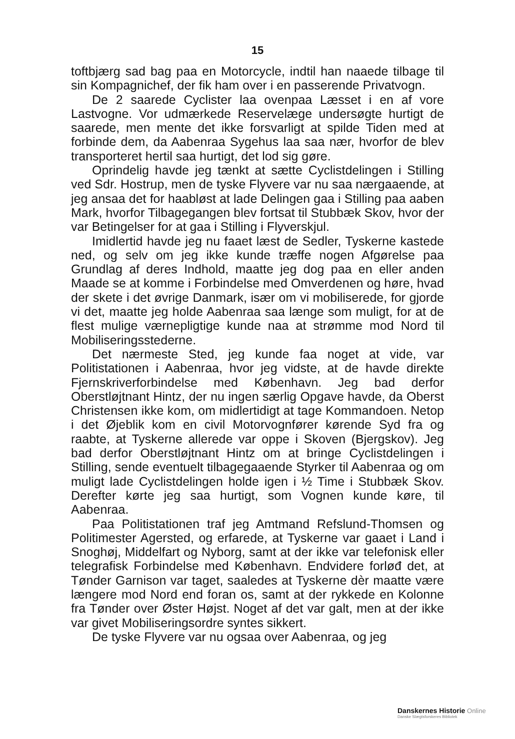15
toftbjærg sad bag paa en Motorcycle, indtil han naaede tilbage til sin Kompagnichef, der fik ham over i en passerende Privatvogn.
De 2 saarede Cyclister laa ovenpaa Læsset i en af vore Lastvogne. Vor udmærkede Reservelæge undersøgte hurtigt de saarede, men mente det ikke forsvarligt at spilde Tiden med at forbinde dem, da Aabenraa Sygehus laa saa nær, hvorfor de blev transporteret hertil saa hurtigt, det lod sig gøre.
Oprindelig havde jeg tænkt at sætte Cyclistdelingen i Stilling ved Sdr. Hostrup, men de tyske Flyvere var nu saa nærgaaende, at jeg ansaa det for haabløst at lade Delingen gaa i Stilling paa aaben Mark, hvorfor Tilbagegangen blev fortsat til Stubbæk Skov, hvor der var Betingelser for at gaa i Stilling i Flyverskjul.
Imidlertid havde jeg nu faaet læst de Sedler, Tyskerne kastede ned, og selv om jeg ikke kunde træffe nogen Afgørelse paa Grundlag af deres Indhold, maatte jeg dog paa en eller anden Maade se at komme i Forbindelse med Omverdenen og høre, hvad der skete i det øvrige Danmark, især om vi mobiliserede, for gjorde vi det, maatte jeg holde Aabenraa saa længe som muligt, for at de flest mulige værnepligtige kunde naa at strømme mod Nord til Mobiliseringsstederne.
Det nærmeste Sted, jeg kunde faa noget at vide, var Politistationen i Aabenraa, hvor jeg vidste, at de havde direkte Fjernskriverforbindelse med København. Jeg bad derfor Oberstløjtnant Hintz, der nu ingen særlig Opgave havde, da Oberst Christensen ikke kom, om midlertidigt at tage Kommandoen. Netop i det Øjeblik kom en civil Motorvognfører kørende Syd fra og raabte, at Tyskerne allerede var oppe i Skoven (Bjergskov). Jeg bad derfor Oberstløjtnant Hintz om at bringe Cyclistdelingen i Stilling, sende eventuelt tilbagegaaende Styrker til Aabenraa og om muligt lade Cyclistdelingen holde igen i ½ Time i Stubbæk Skov. Derefter kørte jeg saa hurtigt, som Vognen kunde køre, til Aabenraa.
Paa Politistationen traf jeg Amtmand Refslund-Thomsen og Politimester Agersted, og erfarede, at Tyskerne var gaaet i Land i Snoghøj, Middelfart og Nyborg, samt at der ikke var telefonisk eller telegrafisk Forbindelse med København. Endvidere forløđ det, at Tønder Garnison var taget, saaledes at Tyskerne dèr maatte være længere mod Nord end foran os, samt at der rykkede en Kolonne fra Tønder over Øster Højst. Noget af det var galt, men at der ikke var givet Mobiliseringsordre syntes sikkert.
De tyske Flyvere var nu ogsaa over Aabenraa, og jeg
Danskernes Historie Online
Danske Slægtsforskeres Bibliotek